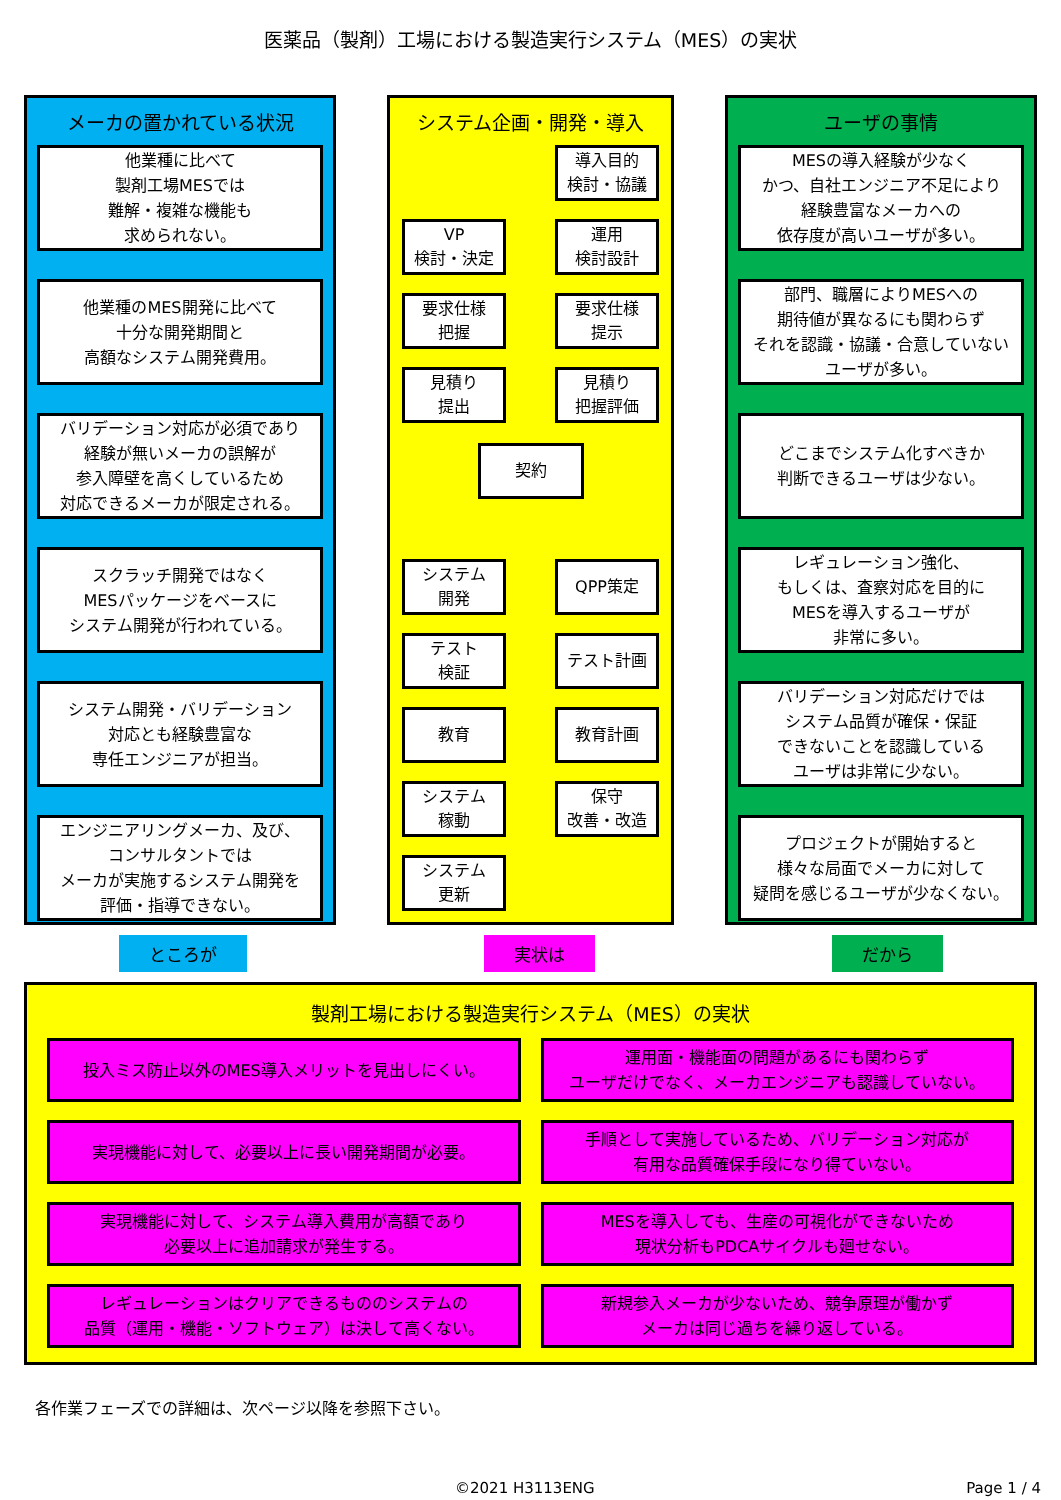医薬品（製剤）工場における製造実行システム（MES）の実状
メーカの置かれている状況
他業種に比べて
製剤工場MESでは
難解・複雑な機能も
求められない。
他業種のMES開発に比べて
十分な開発期間と
高額なシステム開発費用。
バリデーション対応が必須であり
経験が無いメーカの誤解が
参入障壁を高くしているため
対応できるメーカが限定される。
スクラッチ開発ではなく
MESパッケージをベースに
システム開発が行われている。
システム開発・バリデーション
対応とも経験豊富な
専任エンジニアが担当。
エンジニアリングメーカ、及び、
コンサルタントでは
メーカが実施するシステム開発を
評価・指導できない。
システム企画・開発・導入
導入目的
検討・協議
VP
検討・決定
運用
検討設計
要求仕様
把握
要求仕様
提示
見積り
提出
見積り
把握評価
契約
システム
開発
QPP策定
テスト
検証
テスト計画
教育
教育計画
システム
稼動
保守
改善・改造
システム
更新
ユーザの事情
MESの導入経験が少なく
かつ、自社エンジニア不足により
経験豊富なメーカへの
依存度が高いユーザが多い。
部門、職層によりMESへの
期待値が異なるにも関わらず
それを認識・協議・合意していない
ユーザが多い。
どこまでシステム化すべきか
判断できるユーザは少ない。
レギュレーション強化、
もしくは、査察対応を目的に
MESを導入するユーザが
非常に多い。
バリデーション対応だけでは
システム品質が確保・保証
できないことを認識している
ユーザは非常に少ない。
プロジェクトが開始すると
様々な局面でメーカに対して
疑問を感じるユーザが少なくない。
ところが 実状は だから
製剤工場における製造実行システム（MES）の実状
投入ミス防止以外のMES導入メリットを見出しにくい。
運用面・機能面の問題があるにも関わらず
ユーザだけでなく、メーカエンジニアも認識していない。
実現機能に対して、必要以上に長い開発期間が必要。
手順として実施しているため、バリデーション対応が
有用な品質確保手段になり得ていない。
実現機能に対して、システム導入費用が高額であり
必要以上に追加請求が発生する。
MESを導入しても、生産の可視化ができないため
現状分析もPDCAサイクルも廻せない。
レギュレーションはクリアできるもののシステムの
品質（運用・機能・ソフトウェア）は決して高くない。
新規参入メーカが少ないため、競争原理が働かず
メーカは同じ過ちを繰り返している。
各作業フェーズでの詳細は、次ページ以降を参照下さい。
©2021 H3113ENG Page 1 / 4